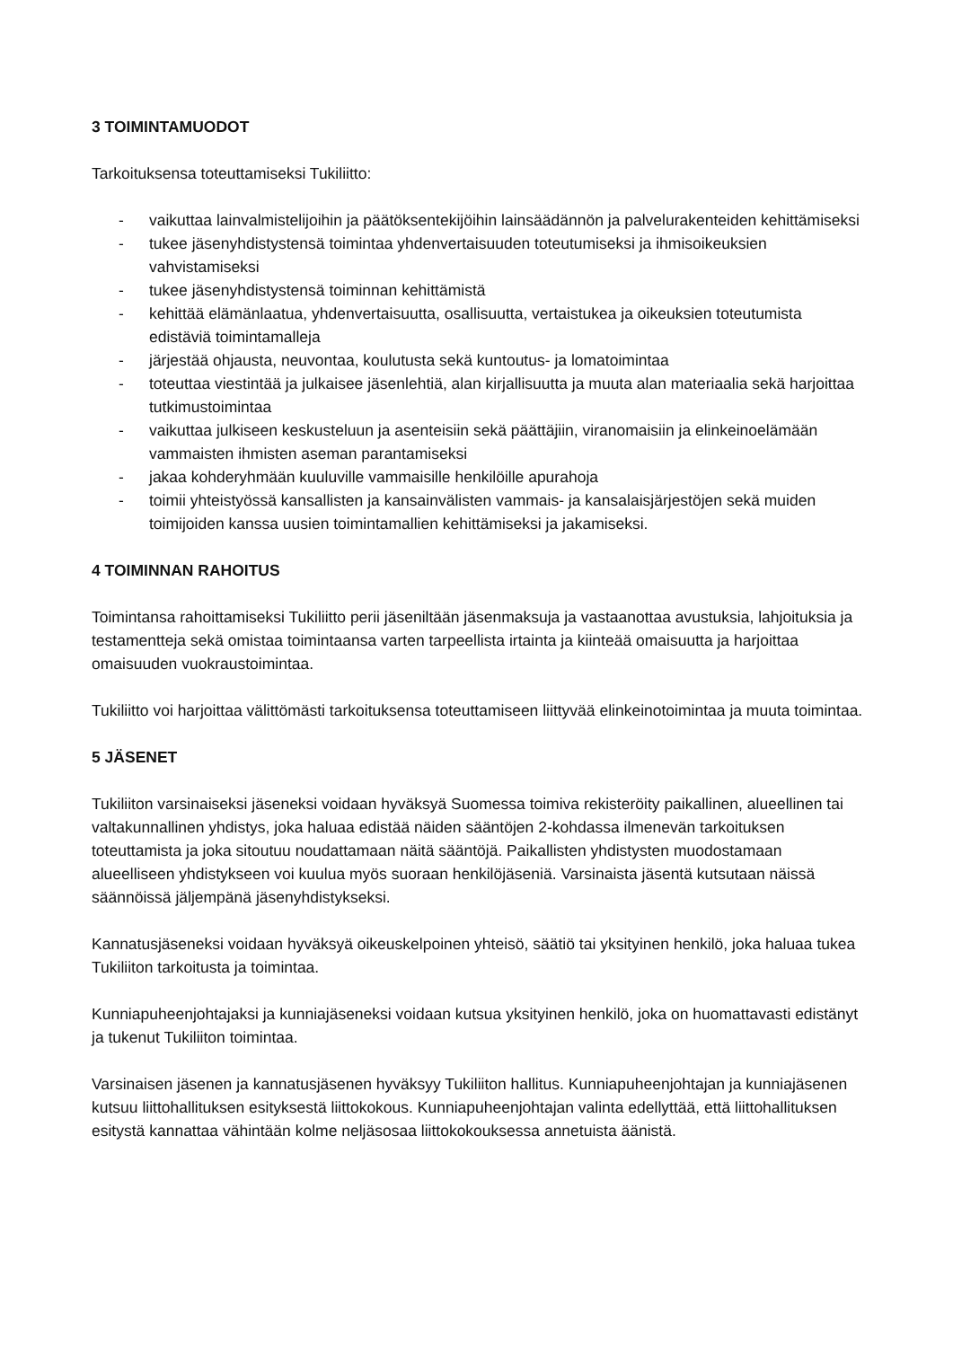3 TOIMINTAMUODOT
Tarkoituksensa toteuttamiseksi Tukiliitto:
- vaikuttaa lainvalmistelijoihin ja päätöksentekijöihin lainsäädännön ja palvelurakenteiden kehittämiseksi
- tukee jäsenyhdistystensä toimintaa yhdenvertaisuuden toteutumiseksi ja ihmisoikeuksien vahvistamiseksi
- tukee jäsenyhdistystensä toiminnan kehittämistä
- kehittää elämänlaatua, yhdenvertaisuutta, osallisuutta, vertaistukea ja oikeuksien toteutumista edistäviä toimintamalleja
- järjestää ohjausta, neuvontaa, koulutusta sekä kuntoutus- ja lomatoimintaa
- toteuttaa viestintää ja julkaisee jäsenlehtiä, alan kirjallisuutta ja muuta alan materiaalia sekä harjoittaa tutkimustoimintaa
- vaikuttaa julkiseen keskusteluun ja asenteisiin sekä päättäjiin, viranomaisiin ja elinkeinoelämään vammaisten ihmisten aseman parantamiseksi
- jakaa kohderyhmään kuuluville vammaisille henkilöille apurahoja
- toimii yhteistyössä kansallisten ja kansainvälisten vammais- ja kansalaisjärjestöjen sekä muiden toimijoiden kanssa uusien toimintamallien kehittämiseksi ja jakamiseksi.
4 TOIMINNAN RAHOITUS
Toimintansa rahoittamiseksi Tukiliitto perii jäseniltään jäsenmaksuja ja vastaanottaa avustuksia, lahjoituksia ja testamentteja sekä omistaa toimintaansa varten tarpeellista irtainta ja kiinteää omaisuutta ja harjoittaa omaisuuden vuokraustoimintaa.
Tukiliitto voi harjoittaa välittömästi tarkoituksensa toteuttamiseen liittyvää elinkeinotoimintaa ja muuta toimintaa.
5 JÄSENET
Tukiliiton varsinaiseksi jäseneksi voidaan hyväksyä Suomessa toimiva rekisteröity paikallinen, alueellinen tai valtakunnallinen yhdistys, joka haluaa edistää näiden sääntöjen 2-kohdassa ilmenevän tarkoituksen toteuttamista ja joka sitoutuu noudattamaan näitä sääntöjä. Paikallisten yhdistysten muodostamaan alueelliseen yhdistykseen voi kuulua myös suoraan henkilöjäseniä. Varsinaista jäsentä kutsutaan näissä säännöissä jäljempänä jäsenyhdistykseksi.
Kannatusjäseneksi voidaan hyväksyä oikeuskelpoinen yhteisö, säätiö tai yksityinen henkilö, joka haluaa tukea Tukiliiton tarkoitusta ja toimintaa.
Kunniapuheenjohtajaksi ja kunniajäseneksi voidaan kutsua yksityinen henkilö, joka on huomattavasti edistänyt ja tukenut Tukiliiton toimintaa.
Varsinaisen jäsenen ja kannatusjäsenen hyväksyy Tukiliiton hallitus. Kunniapuheenjohtajan ja kunniajäsenen kutsuu liittohallituksen esityksestä liittokokous. Kunniapuheenjohtajan valinta edellyttää, että liittohallituksen esitystä kannattaa vähintään kolme neljäsosaa liittokokouksessa annetuista äänistä.